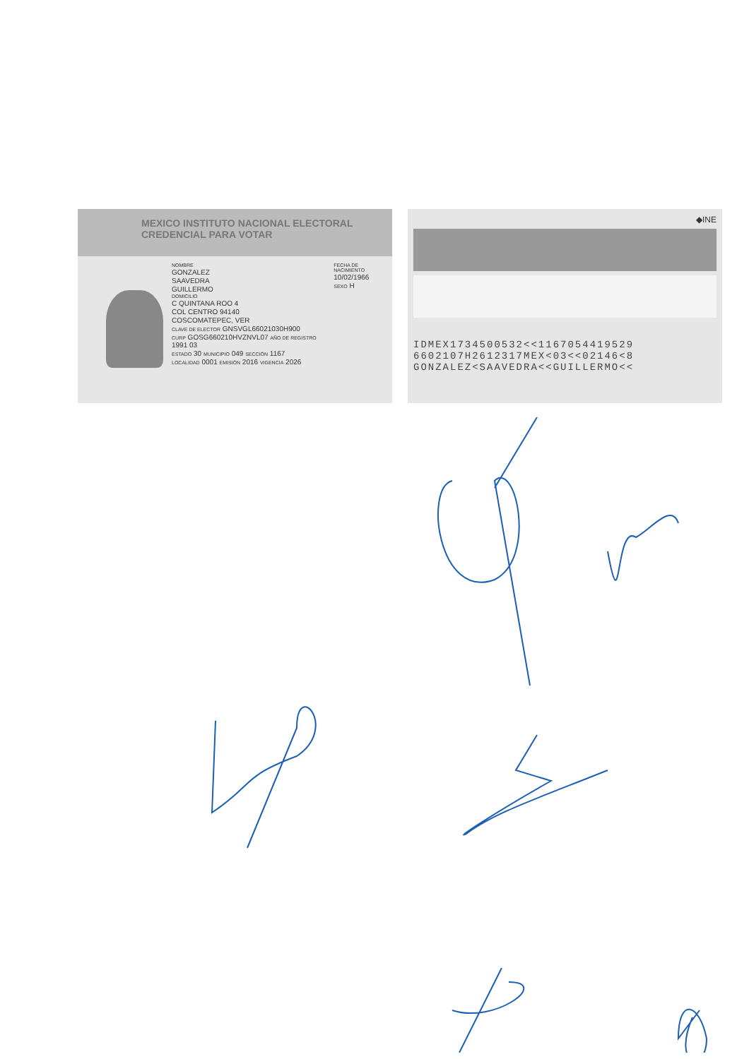MEXICO INSTITUTO NACIONAL ELECTORAL
CREDENCIAL PARA VOTAR
NOMBRE
GONZALEZ
SAAVEDRA
GUILLERMO
DOMICILIO
C QUINTANA ROO 4
COL CENTRO 94140
COSCOMATEPEC, VER
CLAVE DE ELECTOR GNSVGL66021030H900
CURP GOSG660210HVZNVL07 AÑO DE REGISTRO 1991 03
ESTADO 30 MUNICIPIO 049 SECCIÓN 1167
LOCALIDAD 0001 EMISIÓN 2016 VIGENCIA 2026
FECHA DE NACIMIENTO
10/02/1966
SEXO H
◆INE
IDMEX1734500532<<1167054419529
6602107H2612317MEX<03<<02146<8
GONZALEZ<SAAVEDRA<<GUILLERMO<<